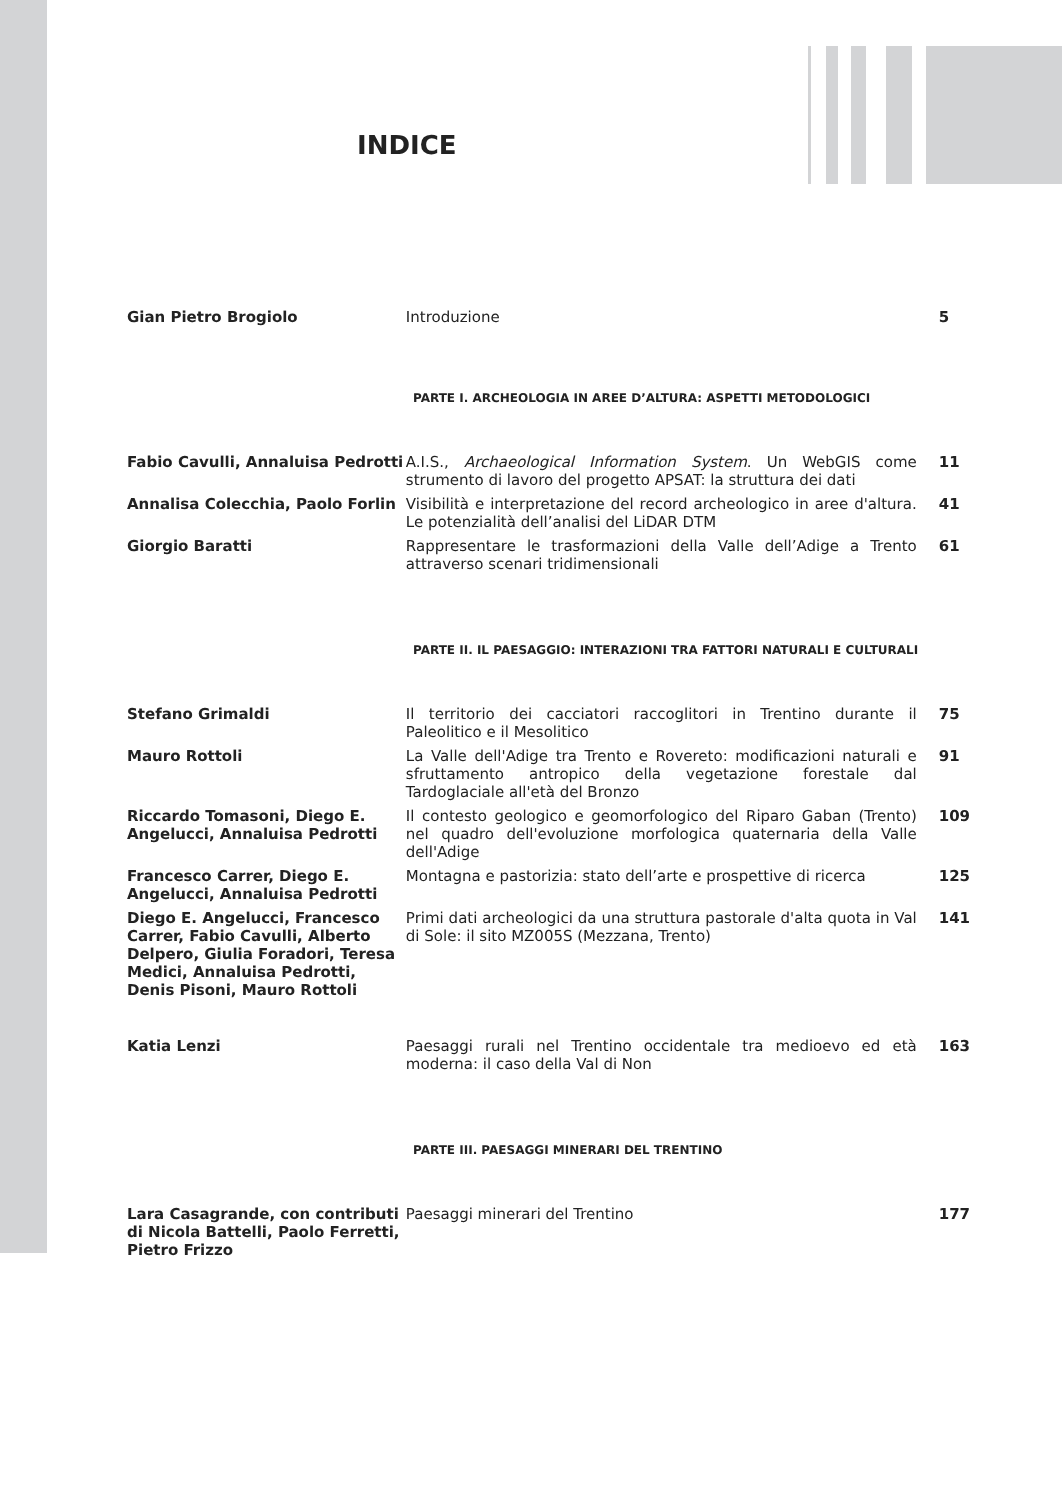INDICE
Gian Pietro Brogiolo Introduzione 5
PARTE I. ARCHEOLOGIA IN AREE D’ALTURA: ASPETTI METODOLOGICI
Fabio Cavulli, Annaluisa Pedrotti
A.I.S., Archaeological Information System. Un WebGIS come strumento di lavoro del progetto APSAT: la struttura dei dati
11
Annalisa Colecchia, Paolo Forlin
Visibilità e interpretazione del record archeologico in aree d'altura. Le potenzialità dell’analisi del LiDAR DTM
41
Giorgio Baratti Rappresentare le trasformazioni della Valle dell’Adige a Trento attraverso scenari tridimensionali
61
PARTE II. IL PAESAGGIO: INTERAZIONI TRA FATTORI NATURALI E CULTURALI
Stefano Grimaldi Il territorio dei cacciatori raccoglitori in Trentino durante il Paleolitico e il Mesolitico
75
Mauro Rottoli La Valle dell'Adige tra Trento e Rovereto: modificazioni naturali e sfruttamento antropico della vegetazione forestale dal Tardoglaciale all'età del Bronzo
91
Riccardo Tomasoni, Diego E. Angelucci, Annaluisa Pedrotti
Il contesto geologico e geomorfologico del Riparo Gaban (Trento) nel quadro dell'evoluzione morfologica quaternaria della Valle dell'Adige
109
Francesco Carrer, Diego E. Angelucci, Annaluisa Pedrotti
Montagna e pastorizia: stato dell’arte e prospettive di ricerca
125
Diego E. Angelucci, Francesco Carrer, Fabio Cavulli, Alberto Delpero, Giulia Foradori, Teresa Medici, Annaluisa Pedrotti, Denis Pisoni, Mauro Rottoli
Primi dati archeologici da una struttura pastorale d'alta quota in Val di Sole: il sito MZ005S (Mezzana, Trento)
141
Katia Lenzi Paesaggi rurali nel Trentino occidentale tra medioevo ed età moderna: il caso della Val di Non
163
PARTE III. PAESAGGI MINERARI DEL TRENTINO
Lara Casagrande, con contributi di Nicola Battelli, Paolo Ferretti, Pietro Frizzo
Paesaggi minerari del Trentino 177